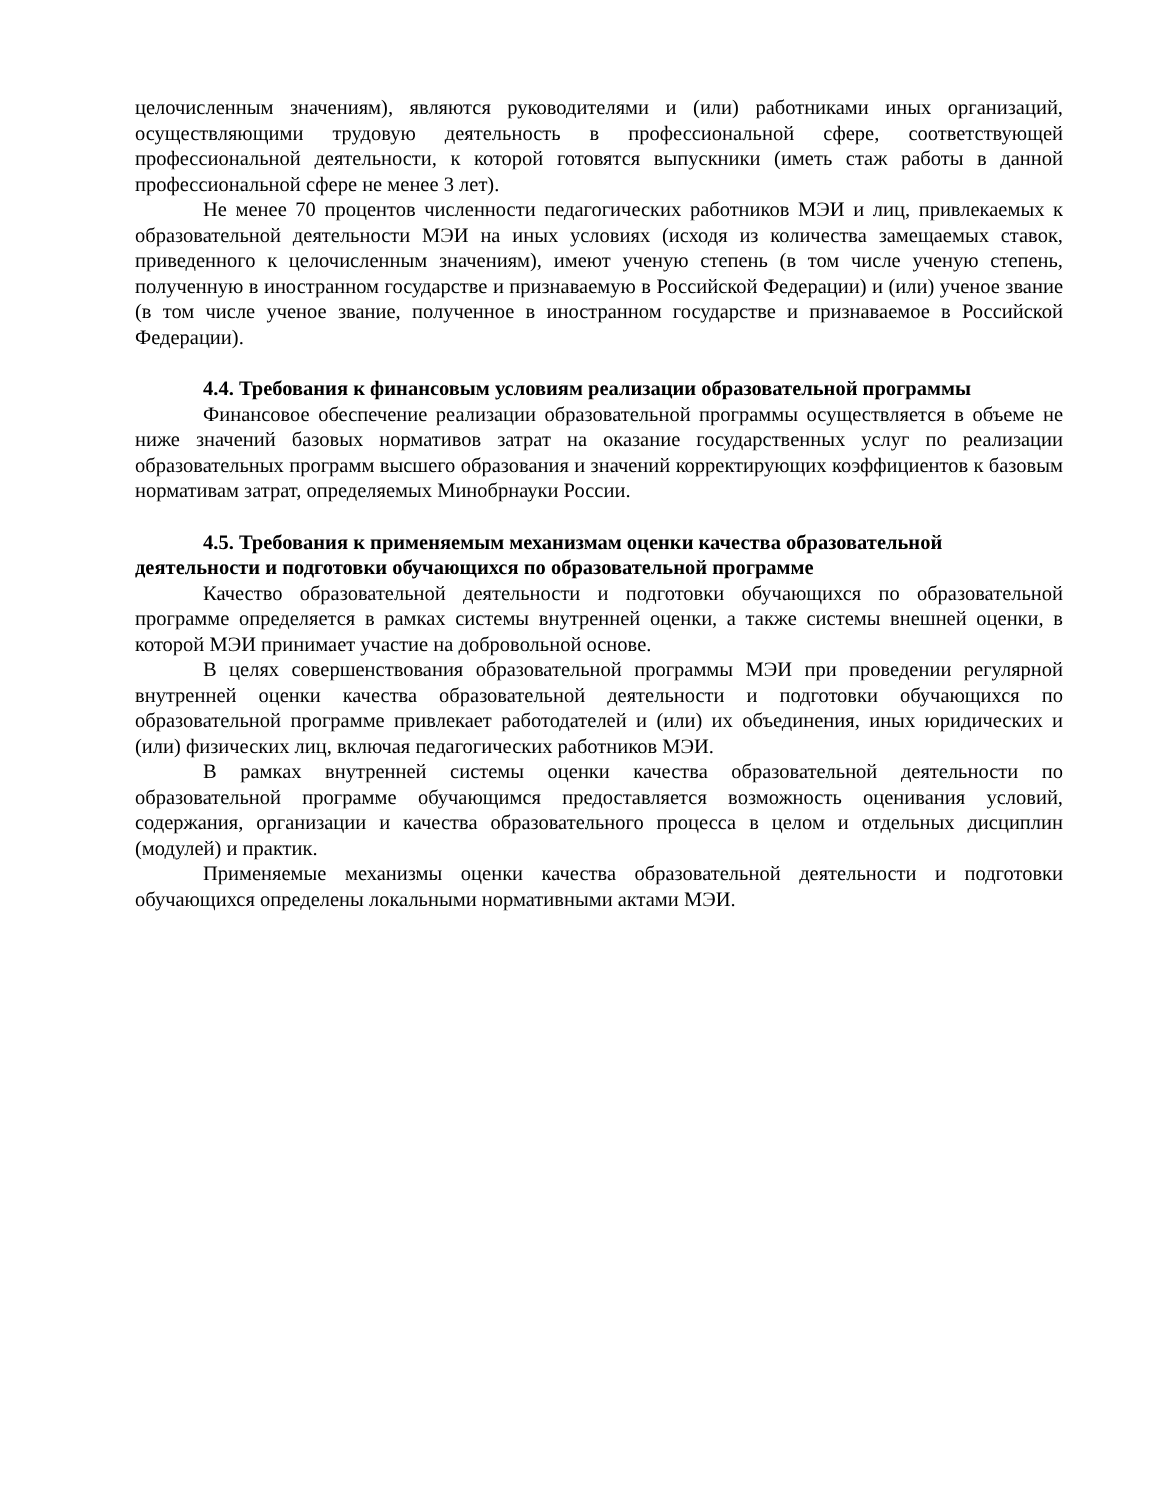целочисленным значениям), являются руководителями и (или) работниками иных организаций, осуществляющими трудовую деятельность в профессиональной сфере, соответствующей профессиональной деятельности, к которой готовятся выпускники (иметь стаж работы в данной профессиональной сфере не менее 3 лет).
Не менее 70 процентов численности педагогических работников МЭИ и лиц, привлекаемых к образовательной деятельности МЭИ на иных условиях (исходя из количества замещаемых ставок, приведенного к целочисленным значениям), имеют ученую степень (в том числе ученую степень, полученную в иностранном государстве и признаваемую в Российской Федерации) и (или) ученое звание (в том числе ученое звание, полученное в иностранном государстве и признаваемое в Российской Федерации).
4.4. Требования к финансовым условиям реализации образовательной программы
Финансовое обеспечение реализации образовательной программы осуществляется в объеме не ниже значений базовых нормативов затрат на оказание государственных услуг по реализации образовательных программ высшего образования и значений корректирующих коэффициентов к базовым нормативам затрат, определяемых Минобрнауки России.
4.5. Требования к применяемым механизмам оценки качества образовательной деятельности и подготовки обучающихся по образовательной программе
Качество образовательной деятельности и подготовки обучающихся по образовательной программе определяется в рамках системы внутренней оценки, а также системы внешней оценки, в которой МЭИ принимает участие на добровольной основе.
В целях совершенствования образовательной программы МЭИ при проведении регулярной внутренней оценки качества образовательной деятельности и подготовки обучающихся по образовательной программе привлекает работодателей и (или) их объединения, иных юридических и (или) физических лиц, включая педагогических работников МЭИ.
В рамках внутренней системы оценки качества образовательной деятельности по образовательной программе обучающимся предоставляется возможность оценивания условий, содержания, организации и качества образовательного процесса в целом и отдельных дисциплин (модулей) и практик.
Применяемые механизмы оценки качества образовательной деятельности и подготовки обучающихся определены локальными нормативными актами МЭИ.